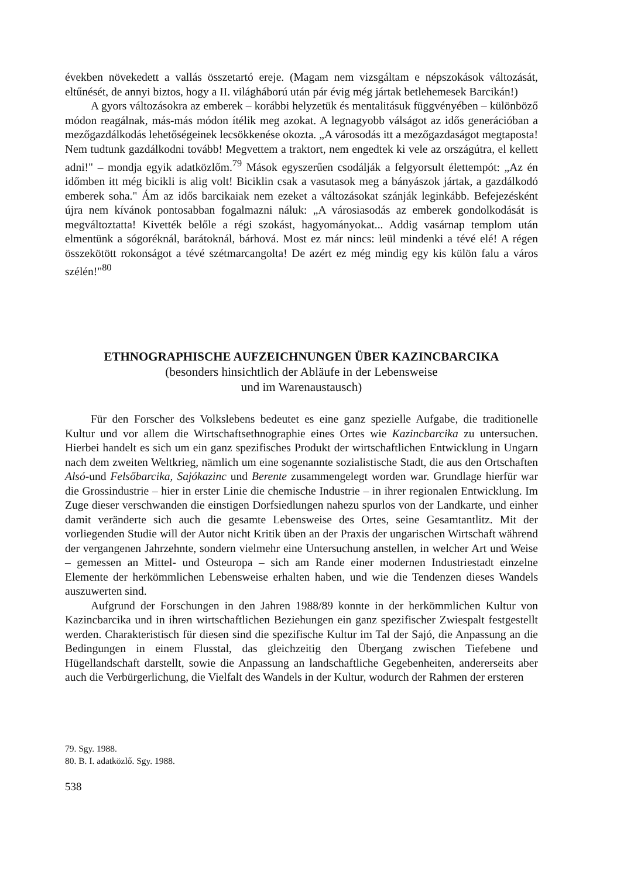években növekedett a vallás összetartó ereje. (Magam nem vizsgáltam e népszokások változását, eltűnését, de annyi biztos, hogy a II. világháború után pár évig még jártak betlehemesek Barcikán!)
A gyors változásokra az emberek – korábbi helyzetük és mentalitásuk függvényében – különböző módon reagálnak, más-más módon ítélik meg azokat. A legnagyobb válságot az idős generációban a mezőgazdálkodás lehetőségeinek lecsökkenése okozta. „A városodás itt a mezőgazdaságot megtaposta! Nem tudtunk gazdálkodni tovább! Megvettem a traktort, nem engedtek ki vele az országútra, el kellett adni!" – mondja egyik adatközlőm.<sup>79</sup> Mások egyszerűen csodálják a felgyorsult élettempót: „Az én időmben itt még bicikli is alig volt! Biciklin csak a vasutasok meg a bányászok jártak, a gazdálkodó emberek soha." Ám az idős barcikaiak nem ezeket a változásokat szánják leginkább. Befejezésként újra nem kívánok pontosabban fogalmazni náluk: „A városiasodás az emberek gondolkodását is megváltoztatta! Kivették belőle a régi szokást, hagyományokat... Addig vasárnap templom után elmentünk a sógoréknál, barátoknál, bárhová. Most ez már nincs: leül mindenki a tévé elé! A régen összekötött rokonságot a tévé szétmarcangolta! De azért ez még mindig egy kis külön falu a város szélén!"<sup>80</sup>
ETHNOGRAPHISCHE AUFZEICHNUNGEN ÜBER KAZINCBARCIKA
(besonders hinsichtlich der Abläufe in der Lebensweise
und im Warenaustausch)
Für den Forscher des Volkslebens bedeutet es eine ganz spezielle Aufgabe, die traditionelle Kultur und vor allem die Wirtschaftsethnographie eines Ortes wie Kazincbarcika zu untersuchen. Hierbei handelt es sich um ein ganz spezifisches Produkt der wirtschaftlichen Entwicklung in Ungarn nach dem zweiten Weltkrieg, nämlich um eine sogenannte sozialistische Stadt, die aus den Ortschaften Alsó-und Felsőbarcika, Sajókazinc und Berente zusammengelegt worden war. Grundlage hierfür war die Grossindustrie – hier in erster Linie die chemische Industrie – in ihrer regionalen Entwicklung. Im Zuge dieser verschwanden die einstigen Dorfsiedlungen nahezu spurlos von der Landkarte, und einher damit veränderte sich auch die gesamte Lebensweise des Ortes, seine Gesamtantlitz. Mit der vorliegenden Studie will der Autor nicht Kritik üben an der Praxis der ungarischen Wirtschaft während der vergangenen Jahrzehnte, sondern vielmehr eine Untersuchung anstellen, in welcher Art und Weise – gemessen an Mittel- und Osteuropa – sich am Rande einer modernen Industriestadt einzelne Elemente der herkömmlichen Lebensweise erhalten haben, und wie die Tendenzen dieses Wandels auszuwerten sind.
Aufgrund der Forschungen in den Jahren 1988/89 konnte in der herkömmlichen Kultur von Kazincbarcika und in ihren wirtschaftlichen Beziehungen ein ganz spezifischer Zwiespalt festgestellt werden. Charakteristisch für diesen sind die spezifische Kultur im Tal der Sajó, die Anpassung an die Bedingungen in einem Flusstal, das gleichzeitig den Übergang zwischen Tiefebene und Hügellandschaft darstellt, sowie die Anpassung an landschaftliche Gegebenheiten, andererseits aber auch die Verbürgerlichung, die Vielfalt des Wandels in der Kultur, wodurch der Rahmen der ersteren
79. Sgy. 1988.
80. B. I. adatközlő. Sgy. 1988.
538